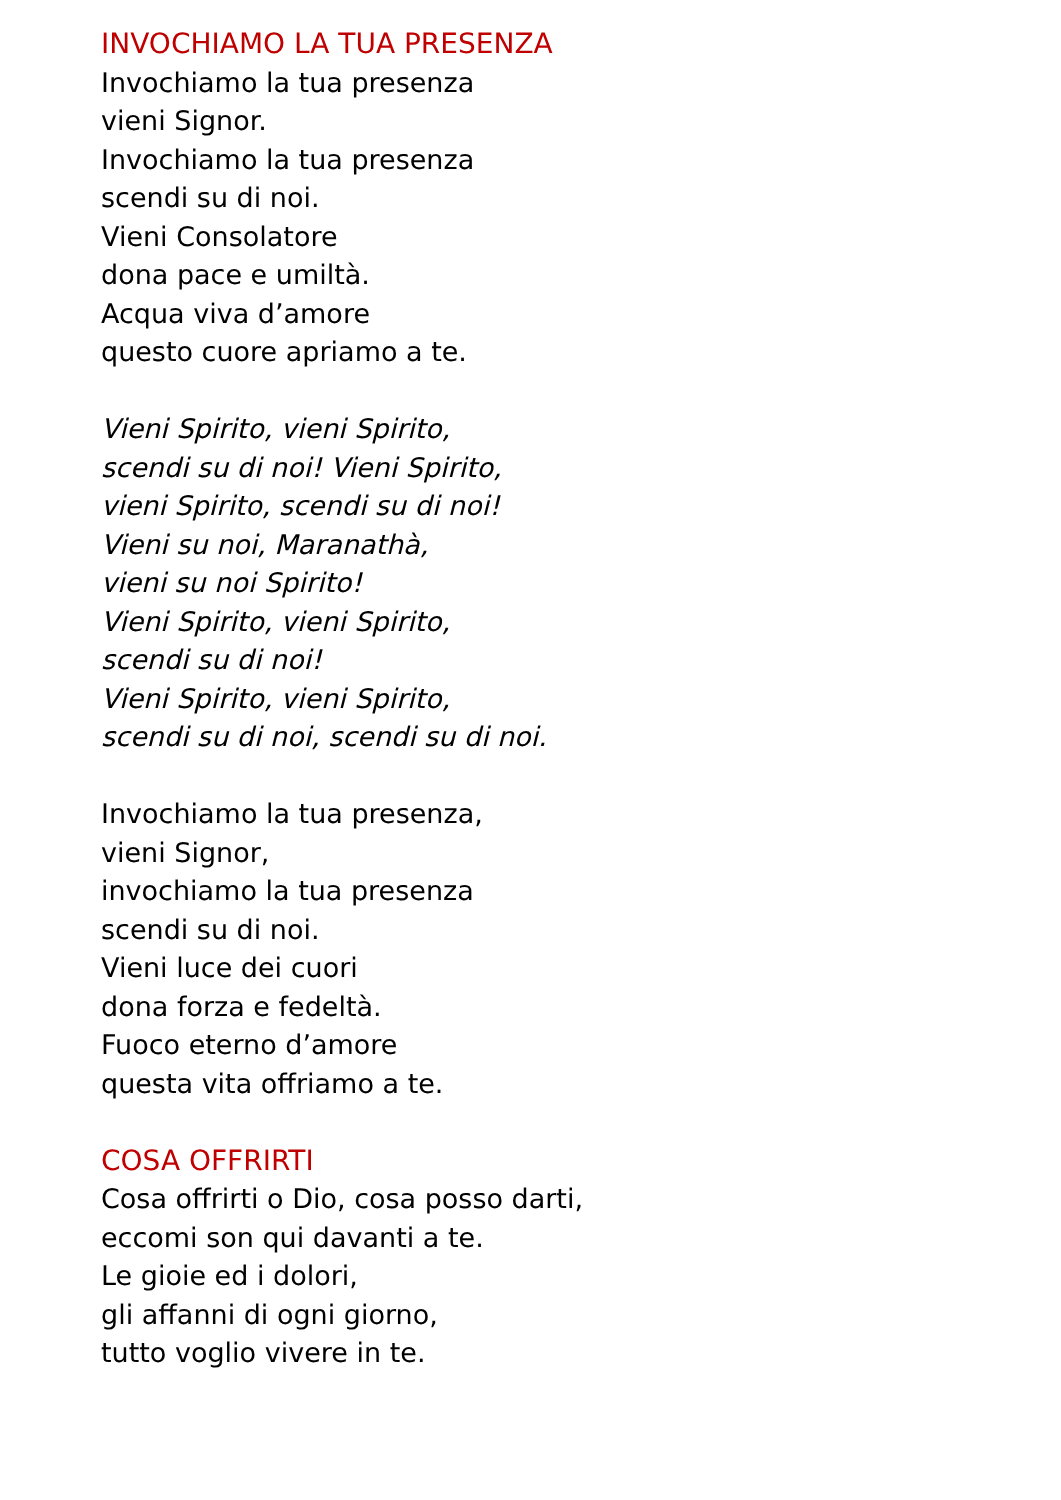INVOCHIAMO LA TUA PRESENZA
Invochiamo la tua presenza
vieni Signor.
Invochiamo la tua presenza
scendi su di noi.
Vieni Consolatore
dona pace e umiltà.
Acqua viva d’amore
questo cuore apriamo a te.
Vieni Spirito, vieni Spirito,
scendi su di noi! Vieni Spirito,
vieni Spirito, scendi su di noi!
Vieni su noi, Maranathà,
vieni su noi Spirito!
Vieni Spirito, vieni Spirito,
scendi su di noi!
Vieni Spirito, vieni Spirito,
scendi su di noi, scendi su di noi.
Invochiamo la tua presenza,
vieni Signor,
invochiamo la tua presenza
scendi su di noi.
Vieni luce dei cuori
dona forza e fedeltà.
Fuoco eterno d’amore
questa vita offriamo a te.
COSA OFFRIRTI
Cosa offrirti o Dio, cosa posso darti,
eccomi son qui davanti a te.
Le gioie ed i dolori,
gli affanni di ogni giorno,
tutto voglio vivere in te.